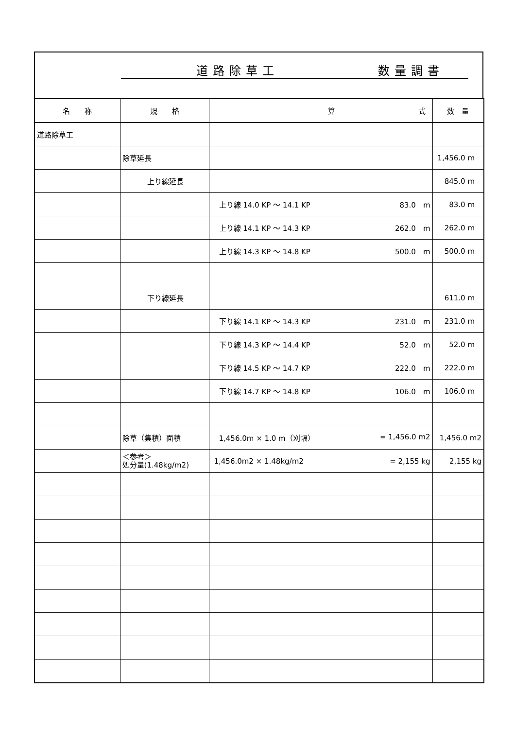道路除草工 数量調書
| 名 称 | 規 格 | 算 式 | 数 量 |
| --- | --- | --- | --- |
| 道路除草工 | | | |
| | 除草延長 | | 1,456.0 m |
| | 上り線延長 | | 845.0 m |
| | | 上り線 14.0 KP ～ 14.1 KP 83.0 m | 83.0 m |
| | | 上り線 14.1 KP ～ 14.3 KP 262.0 m | 262.0 m |
| | | 上り線 14.3 KP ～ 14.8 KP 500.0 m | 500.0 m |
| | 下り線延長 | | 611.0 m |
| | | 下り線 14.1 KP ～ 14.3 KP 231.0 m | 231.0 m |
| | | 下り線 14.3 KP ～ 14.4 KP 52.0 m | 52.0 m |
| | | 下り線 14.5 KP ～ 14.7 KP 222.0 m | 222.0 m |
| | | 下り線 14.7 KP ～ 14.8 KP 106.0 m | 106.0 m |
| | 除草（集積）面積 | 1,456.0m × 1.0 m（刈幅） = 1,456.0 m2 | 1,456.0 m2 |
| | ＜参考＞ 処分量(1.48kg/m2) | 1,456.0m2 × 1.48kg/m2 = 2,155 kg | 2,155 kg |